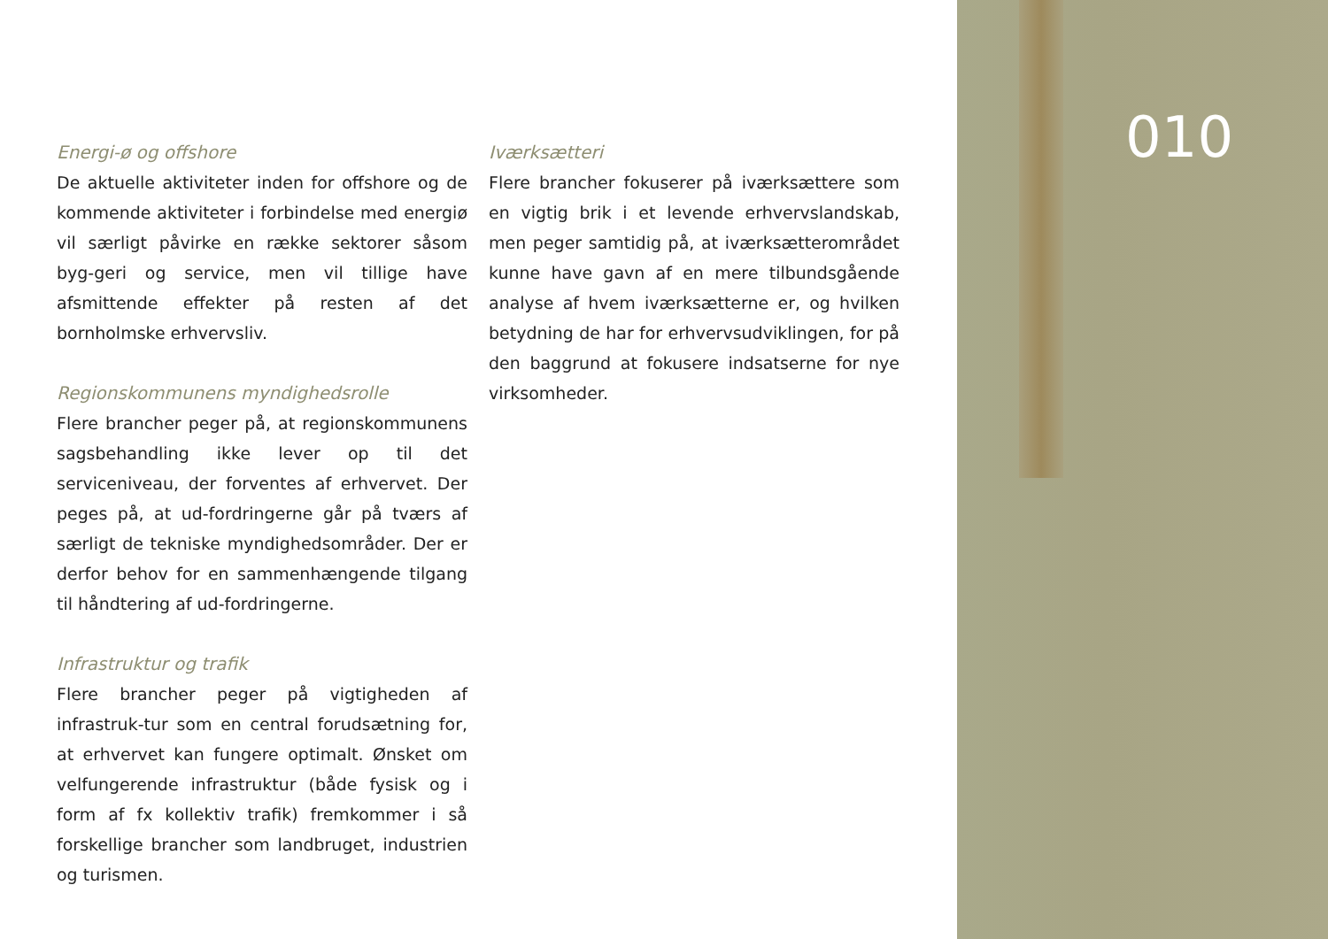010
Energi-ø og offshore
De aktuelle aktiviteter inden for offshore og de kommende aktiviteter i forbindelse med energiø vil særligt påvirke en række sektorer såsom byg-geri og service, men vil tillige have afsmittende effekter på resten af det bornholmske erhvervsliv.
Regionskommunens myndighedsrolle
Flere brancher peger på, at regionskommunens sagsbehandling ikke lever op til det serviceniveau, der forventes af erhvervet. Der peges på, at ud-fordringerne går på tværs af særligt de tekniske myndighedsområder. Der er derfor behov for en sammenhængende tilgang til håndtering af ud-fordringerne.
Infrastruktur og trafik
Flere brancher peger på vigtigheden af infrastruk-tur som en central forudsætning for, at erhvervet kan fungere optimalt. Ønsket om velfungerende infrastruktur (både fysisk og i form af fx kollektiv trafik) fremkommer i så forskellige brancher som landbruget, industrien og turismen.
Iværksætteri
Flere brancher fokuserer på iværksættere som en vigtig brik i et levende erhvervslandskab, men peger samtidig på, at iværksætterområdet kunne have gavn af en mere tilbundsgående analyse af hvem iværksætterne er, og hvilken betydning de har for erhvervsudviklingen, for på den baggrund at fokusere indsatserne for nye virksomheder.